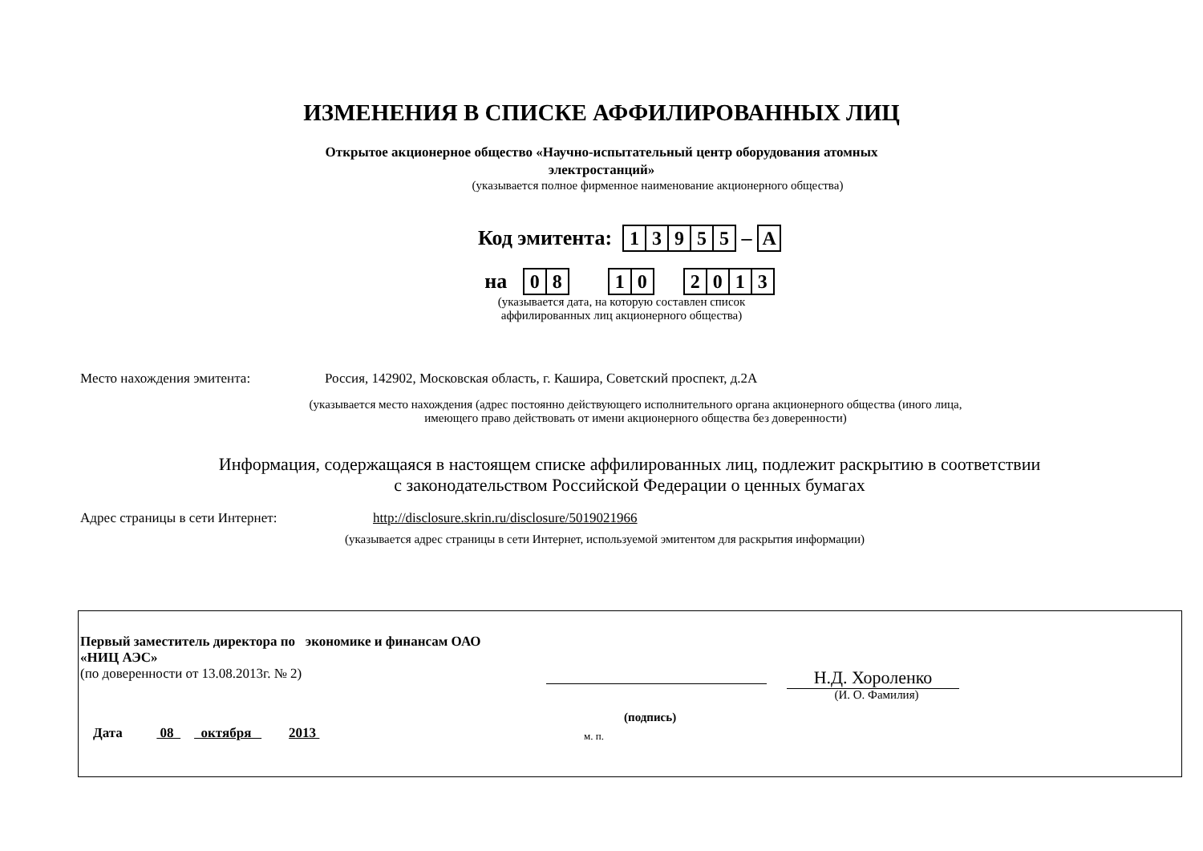ИЗМЕНЕНИЯ В СПИСКЕ АФФИЛИРОВАННЫХ ЛИЦ
Открытое акционерное общество «Научно-испытательный центр оборудования атомных
электростанций»
(указывается полное фирменное наименование акционерного общества)
Код эмитента:
| 1 | 3 | 9 | 5 | 5 |
–
| А |
на
| 0 | 8 |
| 1 | 0 |
| 2 | 0 | 1 | 3 |
(указывается дата, на которую составлен список аффилированных лиц акционерного общества)
Место нахождения эмитента: Россия, 142902, Московская область, г. Каширa, Советский проспект, д.2А
(указывается место нахождения (адрес постоянно действующего исполнительного органа акционерного общества (иного лица, имеющего право действовать от имени акционерного общества без доверенности)
Информация, содержащаяся в настоящем списке аффилированных лиц, подлежит раскрытию в соответствии
с законодательством Российской Федерации о ценных бумагах
Адрес страницы в сети Интернет: http://disclosure.skrin.ru/disclosure/5019021966
(указывается адрес страницы в сети Интернет, используемой эмитентом для раскрытия информации)
Первый заместитель директора по экономике и финансам ОАО «НИЦ АЭС»
(по доверенности от 13.08.2013г. № 2)
Н.Д. Хороленко
(И. О. Фамилия)
(подпись)
Дата 08 октября 2013
м. п.